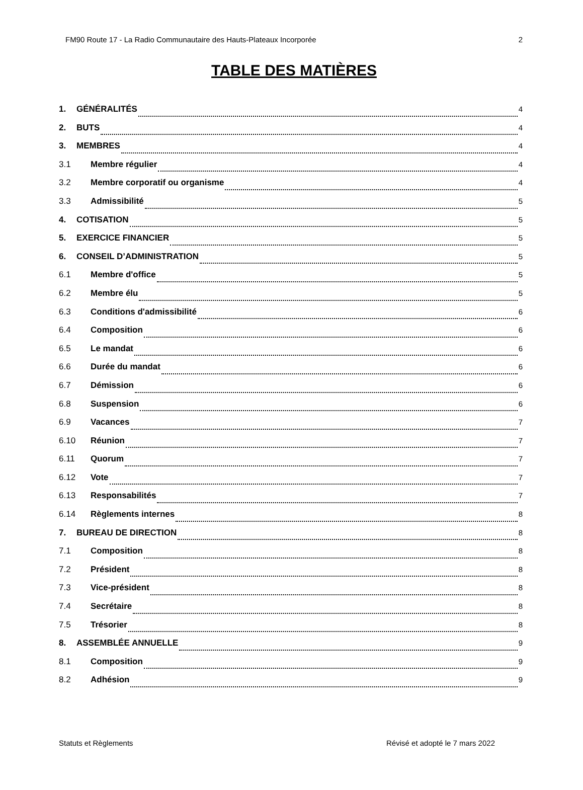FM90 Route 17 - La Radio Communautaire des Hauts-Plateaux Incorporée 2
TABLE DES MATIÈRES
1. GÉNÉRALITÉS 4
2. BUTS 4
3. MEMBRES 4
3.1 Membre régulier 4
3.2 Membre corporatif ou organisme 4
3.3 Admissibilité 5
4. COTISATION 5
5. EXERCICE FINANCIER 5
6. CONSEIL D’ADMINISTRATION 5
6.1 Membre d'office 5
6.2 Membre élu 5
6.3 Conditions d'admissibilité 6
6.4 Composition 6
6.5 Le mandat 6
6.6 Durée du mandat 6
6.7 Démission 6
6.8 Suspension 6
6.9 Vacances 7
6.10 Réunion 7
6.11 Quorum 7
6.12 Vote 7
6.13 Responsabilités 7
6.14 Règlements internes 8
7. BUREAU DE DIRECTION 8
7.1 Composition 8
7.2 Président 8
7.3 Vice-président 8
7.4 Secrétaire 8
7.5 Trésorier 8
8. ASSEMBLÉE ANNUELLE 9
8.1 Composition 9
8.2 Adhésion 9
Statuts et Règlements Révisé et adopté le 7 mars 2022